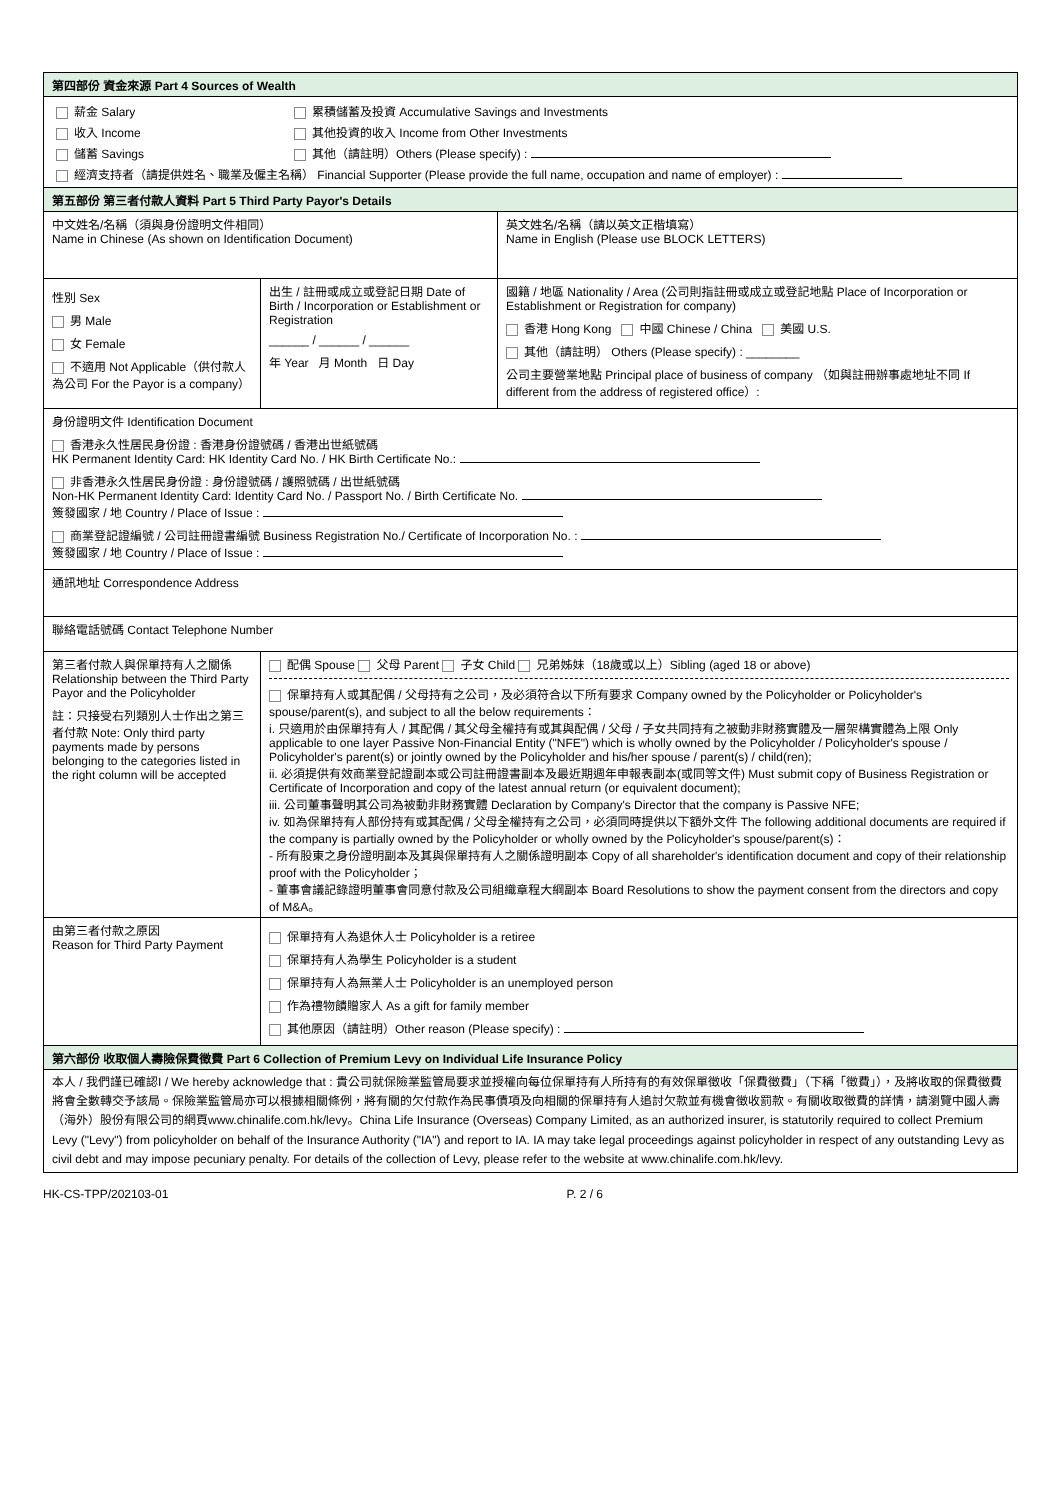| 第四部份 資金來源 Part 4 Sources of Wealth | | |
| / 薪金 Salary / 累積儲蓄及投資 Accumulative Savings and Investments / / 收入 Income / 其他投資的收入 Income from Other Investments / / 儲蓄 Savings / 其他（請註明）Others (Please specify) : / / 經濟支持者（請提供姓名、職業及僱主名稱） Financial Supporter (Please provide the full name, occupation and name of employer) : / / | | |
| 第五部份 第三者付款人資料 Part 5 Third Party Payor's Details | | |
| 中文姓名/名稱（須與身份證明文件相同） Name in Chinese (As shown on Identification Document) | | 英文姓名/名稱（請以英文正楷填寫） Name in English (Please use BLOCK LETTERS) |
| 性別 Sex 男 Male 女 Female 不適用 Not Applicable（供付款人為公司 For the Payor is a company） | 出生 / 註冊或成立或登記日期 Date of Birth / Incorporation or Establishment or Registration ______ / ______ / ______ 年 Year 月 Month 日 Day | 國籍 / 地區 Nationality / Area (公司則指註冊或成立或登記地點 Place of Incorporation or Establishment or Registration for company) 香港 Hong Kong 中國 Chinese / China 美國 U.S. 其他（請註明） Others (Please specify) : ________ 公司主要營業地點 Principal place of business of company （如與註冊辦事處地址不同 If different from the address of registered office）: |
| 身份證明文件 Identification Document 香港永久性居民身份證 : 香港身份證號碼 / 香港出世紙號碼 HK Permanent Identity Card: HK Identity Card No. / HK Birth Certificate No.: 非香港永久性居民身份證 : 身份證號碼 / 護照號碼 / 出世紙號碼 Non-HK Permanent Identity Card: Identity Card No. / Passport No. / Birth Certificate No. 簽發國家 / 地 Country / Place of Issue : 商業登記證編號 / 公司註冊證書編號 Business Registration No./ Certificate of Incorporation No. : 簽發國家 / 地 Country / Place of Issue : | | |
| 通訊地址 Correspondence Address | | |
| 聯絡電話號碼 Contact Telephone Number | | |
| 第三者付款人與保單持有人之關係Relationship between the Third Party Payor and the Policyholder 註：只接受右列類別人士作出之第三者付款 Note: Only third party payments made by persons belonging to the categories listed in the right column will be accepted | 配偶 Spouse 父母 Parent 子女 Child 兄弟姊妹（18歲或以上）Sibling (aged 18 or above) 保單持有人或其配偶 / 父母持有之公司，及必須符合以下所有要求 Company owned by the Policyholder or Policyholder's spouse/parent(s), and subject to all the below requirements： i. 只適用於由保單持有人 / 其配偶 / 其父母全權持有或其與配偶 / 父母 / 子女共同持有之被動非財務實體及一層架構實體為上限 Only applicable to one layer Passive Non-Financial Entity ("NFE") which is wholly owned by the Policyholder / Policyholder's spouse / Policyholder's parent(s) or jointly owned by the Policyholder and his/her spouse / parent(s) / child(ren); ii. 必須提供有效商業登記證副本或公司註冊證書副本及最近期週年申報表副本(或同等文件) Must submit copy of Business Registration or Certificate of Incorporation and copy of the latest annual return (or equivalent document); iii. 公司董事聲明其公司為被動非財務實體 Declaration by Company's Director that the company is Passive NFE; iv. 如為保單持有人部份持有或其配偶 / 父母全權持有之公司，必須同時提供以下額外文件 The following additional documents are required if the company is partially owned by the Policyholder or wholly owned by the Policyholder's spouse/parent(s)： - 所有股東之身份證明副本及其與保單持有人之關係證明副本 Copy of all shareholder's identification document and copy of their relationship proof with the Policyholder； - 董事會議記錄證明董事會同意付款及公司組織章程大綱副本 Board Resolutions to show the payment consent from the directors and copy of M&A。 | |
| 由第三者付款之原因 Reason for Third Party Payment | 保單持有人為退休人士 Policyholder is a retiree 保單持有人為學生 Policyholder is a student 保單持有人為無業人士 Policyholder is an unemployed person 作為禮物饋贈家人 As a gift for family member 其他原因（請註明）Other reason (Please specify) : | |
| 第六部份 收取個人壽險保費徵費 Part 6 Collection of Premium Levy on Individual Life Insurance Policy | | |
| 本人 / 我們謹已確認I / We hereby acknowledge that : 貴公司就保險業監管局要求並授權向每位保單持有人所持有的有效保單徵收「保費徵費」（下稱「徵費」），及將收取的保費徵費將會全數轉交予該局。保險業監管局亦可以根據相關條例，將有關的欠付款作為民事債項及向相關的保單持有人追討欠款並有機會徵收罰款。有關收取徵費的詳情，請瀏覽中國人壽（海外）股份有限公司的網頁www.chinalife.com.hk/levy。China Life Insurance (Overseas) Company Limited, as an authorized insurer, is statutorily required to collect Premium Levy ("Levy") from policyholder on behalf of the Insurance Authority ("IA") and report to IA. IA may take legal proceedings against policyholder in respect of any outstanding Levy as civil debt and may impose pecuniary penalty. For details of the collection of Levy, please refer to the website at www.chinalife.com.hk/levy. | | |
HK-CS-TPP/202103-01 P. 2 / 6